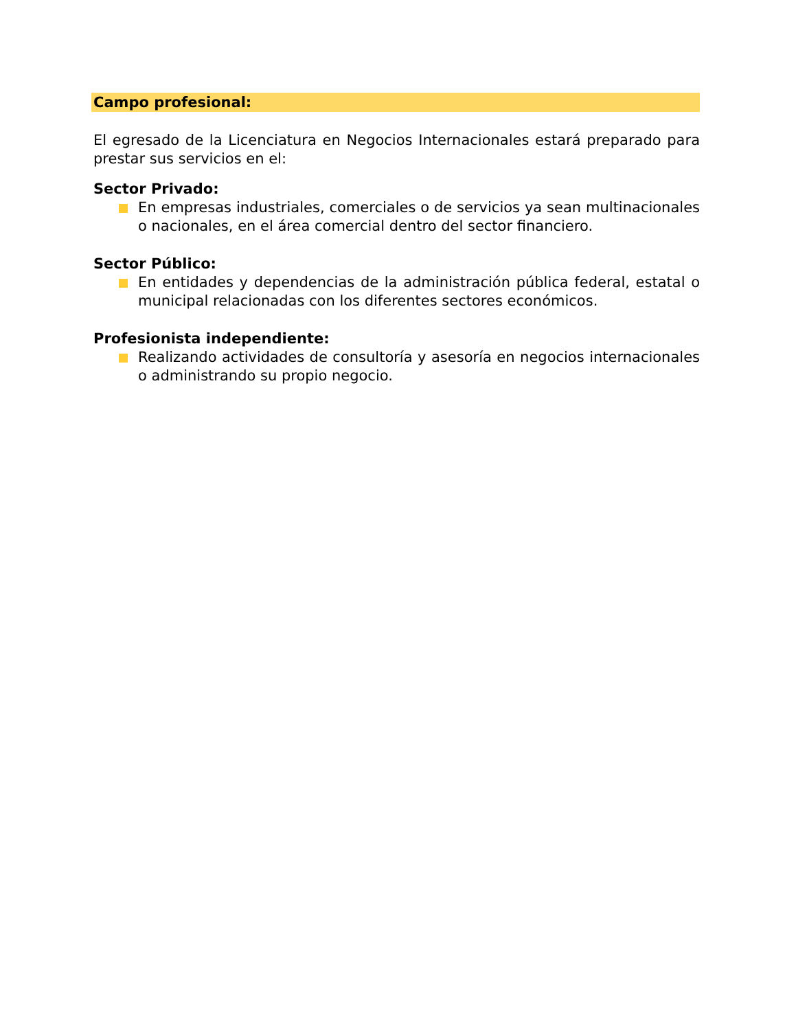Campo profesional:
El egresado de la Licenciatura en Negocios Internacionales estará preparado para prestar sus servicios en el:
Sector Privado:
En empresas industriales, comerciales o de servicios ya sean multinacionales o nacionales, en el área comercial dentro del sector financiero.
Sector Público:
En entidades y dependencias de la administración pública federal, estatal o municipal relacionadas con los diferentes sectores económicos.
Profesionista independiente:
Realizando actividades de consultoría y asesoría en negocios internacionales o administrando su propio negocio.